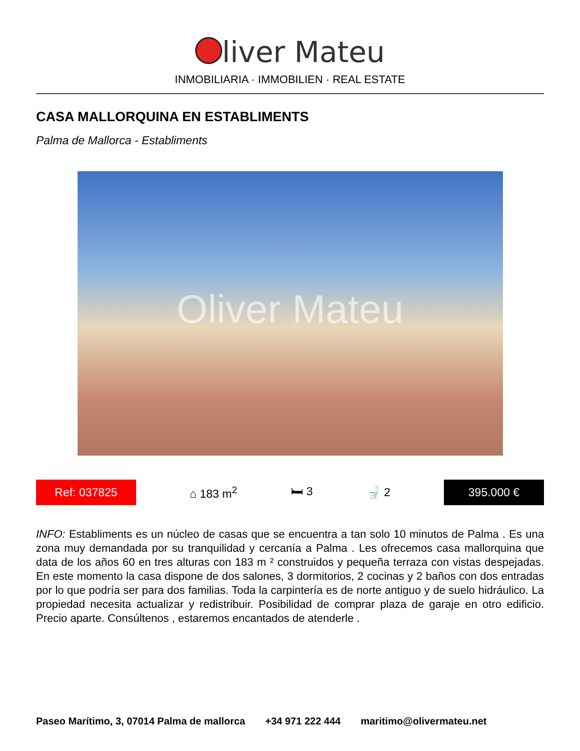liver Mateu
INMOBILIARIA · IMMOBILIEN · REAL ESTATE
CASA MALLORQUINA EN ESTABLIMENTS
Palma de Mallorca - Establiments
Oliver Mateu
Ref: 037825
⌂ 183 m<sup>2</sup> 🛏 3 🚽 2
395.000 €
INFO: Establiments es un núcleo de casas que se encuentra a tan solo 10 minutos de Palma . Es una zona muy demandada por su tranquilidad y cercanía a Palma . Les ofrecemos casa mallorquina que data de los años 60 en tres alturas con 183 m ² construidos y pequeña terraza con vistas despejadas. En este momento la casa dispone de dos salones, 3 dormitorios, 2 cocinas y 2 baños con dos entradas por lo que podría ser para dos familias. Toda la carpintería es de norte antiguo y de suelo hidráulico. La propiedad necesita actualizar y redistribuir. Posibilidad de comprar plaza de garaje en otro edificio. Precio aparte. Consúltenos , estaremos encantados de atenderle .
Paseo Marítimo, 3, 07014 Palma de mallorca +34 971 222 444 maritimo@olivermateu.net